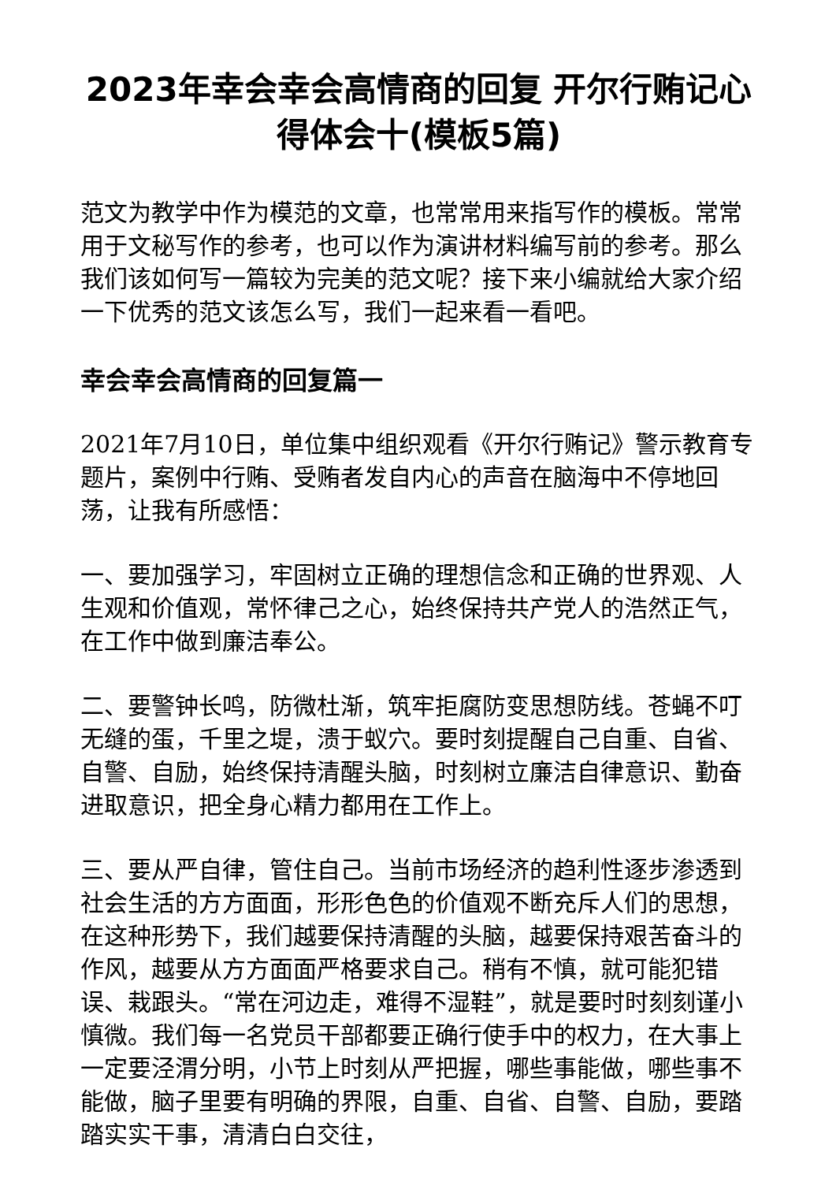2023年幸会幸会高情商的回复 开尔行贿记心得体会十(模板5篇)
范文为教学中作为模范的文章，也常常用来指写作的模板。常常用于文秘写作的参考，也可以作为演讲材料编写前的参考。那么我们该如何写一篇较为完美的范文呢？接下来小编就给大家介绍一下优秀的范文该怎么写，我们一起来看一看吧。
幸会幸会高情商的回复篇一
2021年7月10日，单位集中组织观看《开尔行贿记》警示教育专题片，案例中行贿、受贿者发自内心的声音在脑海中不停地回荡，让我有所感悟：
一、要加强学习，牢固树立正确的理想信念和正确的世界观、人生观和价值观，常怀律己之心，始终保持共产党人的浩然正气，在工作中做到廉洁奉公。
二、要警钟长鸣，防微杜渐，筑牢拒腐防变思想防线。苍蝇不叮无缝的蛋，千里之堤，溃于蚁穴。要时刻提醒自己自重、自省、自警、自励，始终保持清醒头脑，时刻树立廉洁自律意识、勤奋进取意识，把全身心精力都用在工作上。
三、要从严自律，管住自己。当前市场经济的趋利性逐步渗透到社会生活的方方面面，形形色色的价值观不断充斥人们的思想，在这种形势下，我们越要保持清醒的头脑，越要保持艰苦奋斗的作风，越要从方方面面严格要求自己。稍有不慎，就可能犯错误、栽跟头。“常在河边走，难得不湿鞋”，就是要时时刻刻谨小慎微。我们每一名党员干部都要正确行使手中的权力，在大事上一定要泾渭分明，小节上时刻从严把握，哪些事能做，哪些事不能做，脑子里要有明确的界限，自重、自省、自警、自励，要踏踏实实干事，清清白白交往，